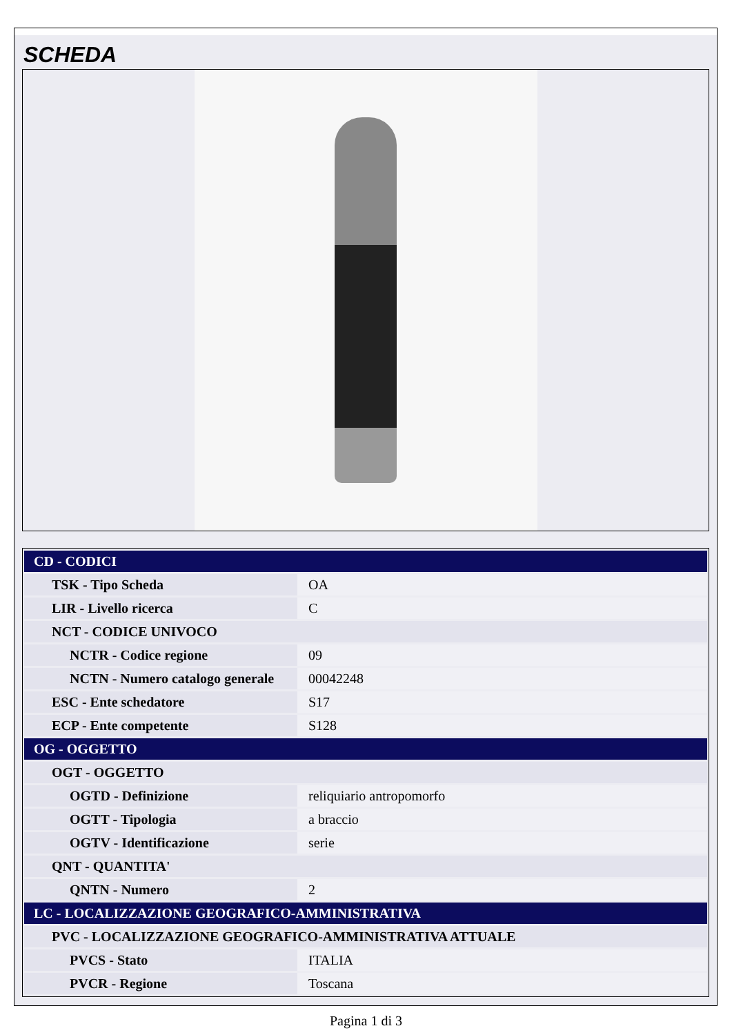SCHEDA
| CD - CODICI | |
| TSK - Tipo Scheda | OA |
| LIR - Livello ricerca | C |
| NCT - CODICE UNIVOCO | |
| NCTR - Codice regione | 09 |
| NCTN - Numero catalogo generale | 00042248 |
| ESC - Ente schedatore | S17 |
| ECP - Ente competente | S128 |
| OG - OGGETTO | |
| OGT - OGGETTO | |
| OGTD - Definizione | reliquiario antropomorfo |
| OGTT - Tipologia | a braccio |
| OGTV - Identificazione | serie |
| QNT - QUANTITA' | |
| QNTN - Numero | 2 |
| LC - LOCALIZZAZIONE GEOGRAFICO-AMMINISTRATIVA | |
| PVC - LOCALIZZAZIONE GEOGRAFICO-AMMINISTRATIVA ATTUALE | |
| PVCS - Stato | ITALIA |
| PVCR - Regione | Toscana |
Pagina 1 di 3